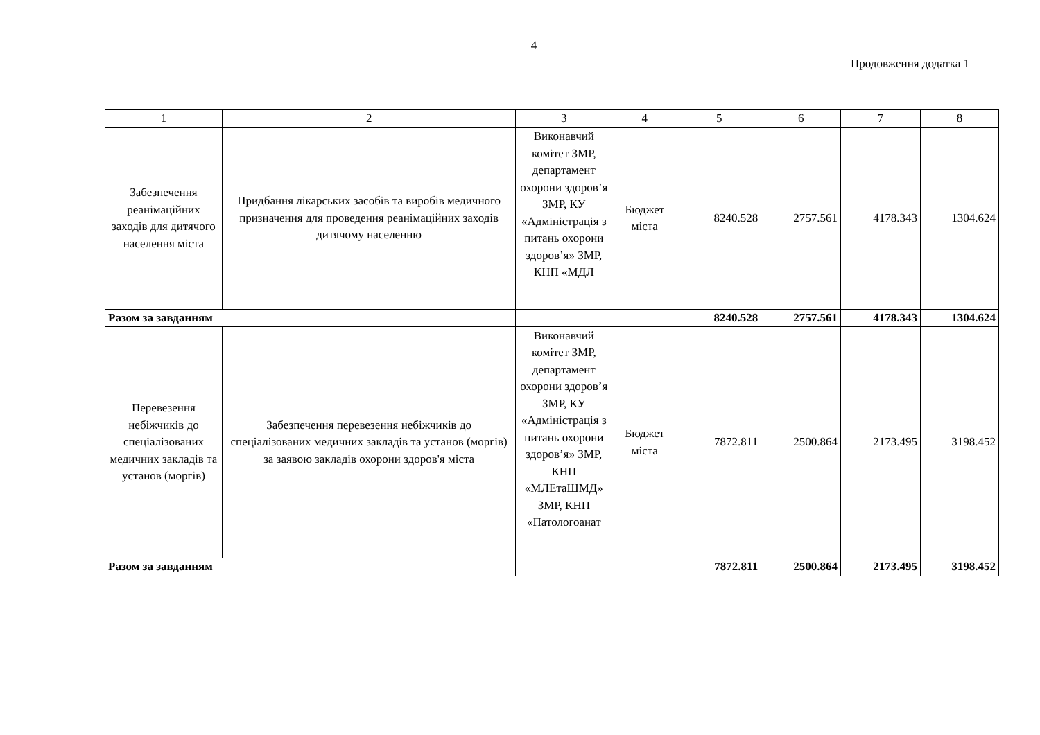4
Продовження додатка 1
| 1 | 2 | 3 | 4 | 5 | 6 | 7 | 8 |
| --- | --- | --- | --- | --- | --- | --- | --- |
| Забезпечення реанімаційних заходів для дитячого населення міста | Придбання лікарських засобів та виробів медичного призначення для проведення реанімаційних заходів дитячому населенню | Виконавчий комітет ЗМР, департамент охорони здоров’я ЗМР, КУ «Адміністрація з питань охорони здоров’я» ЗМР, КНП «МДЛ | Бюджет міста | 8240.528 | 2757.561 | 4178.343 | 1304.624 |
| Разом за завданням | | | | 8240.528 | 2757.561 | 4178.343 | 1304.624 |
| Перевезення небіжчиків до спеціалізованих медичних закладів та установ (моргів) | Забезпечення перевезення небіжчиків до спеціалізованих медичних закладів та установ (моргів) за заявою закладів охорони здоров'я міста | Виконавчий комітет ЗМР, департамент охорони здоров’я ЗМР, КУ «Адміністрація з питань охорони здоров’я» ЗМР, КНП «МЛЕтаШМД» ЗМР, КНП «Патологоанат | Бюджет міста | 7872.811 | 2500.864 | 2173.495 | 3198.452 |
| Разом за завданням | | | | 7872.811 | 2500.864 | 2173.495 | 3198.452 |